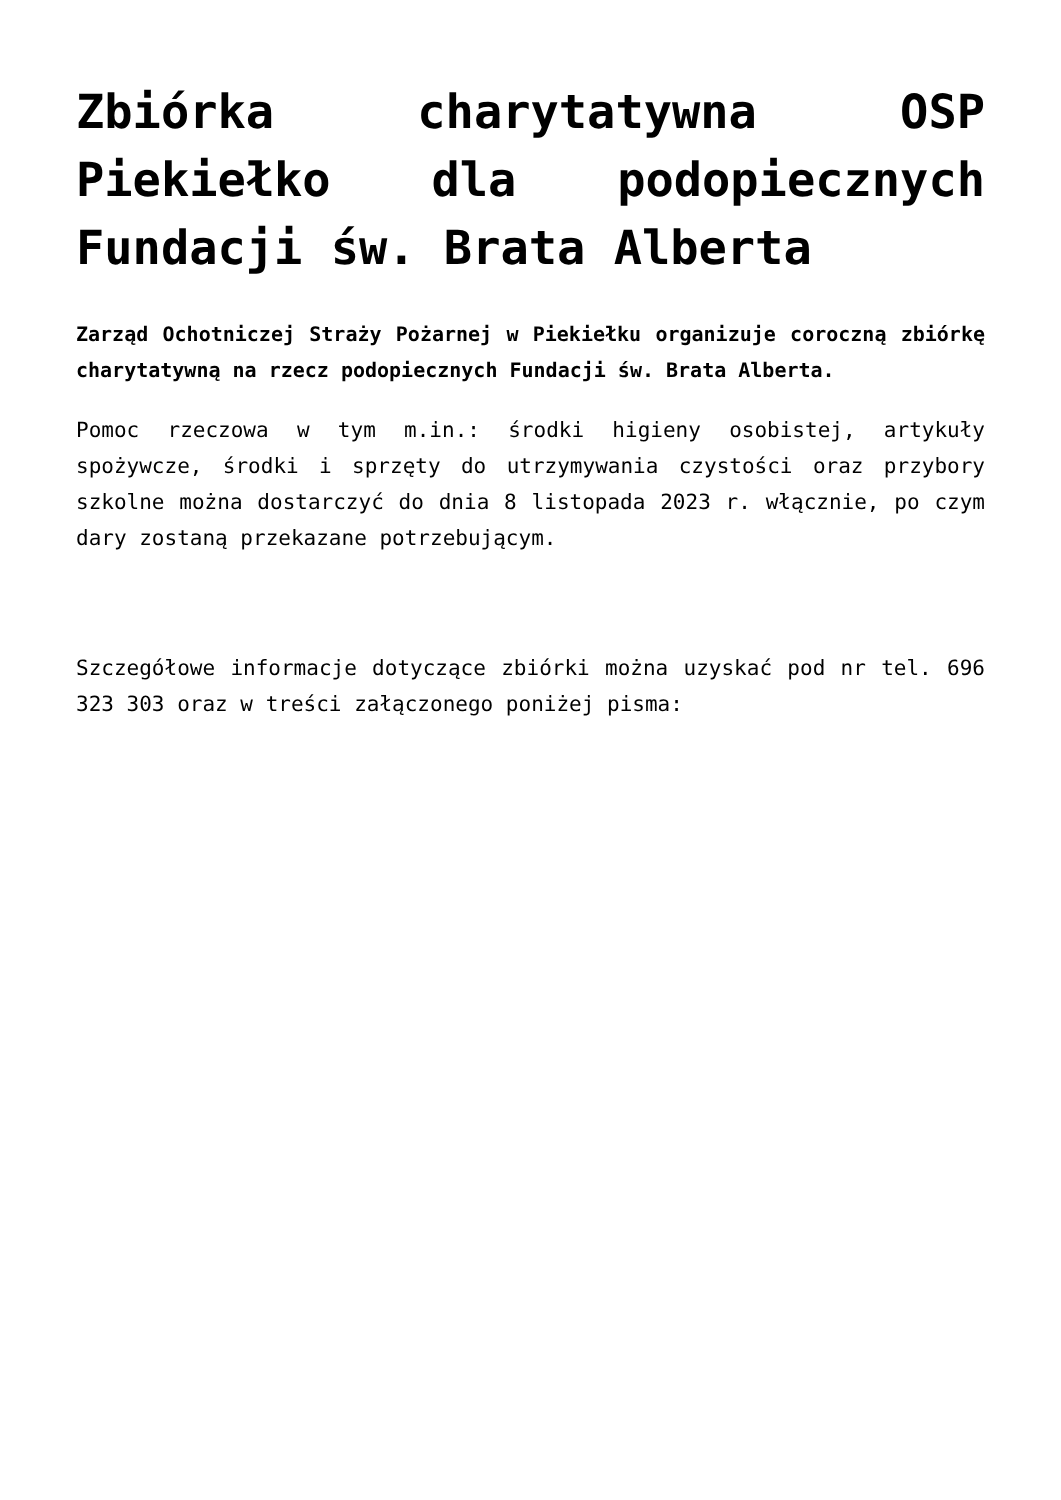Zbiórka charytatywna OSP Piekiełko dla podopiecznych Fundacji św. Brata Alberta
Zarząd Ochotniczej Straży Pożarnej w Piekiełku organizuje coroczną zbiórkę charytatywną na rzecz podopiecznych Fundacji św. Brata Alberta.
Pomoc rzeczowa w tym m.in.: środki higieny osobistej, artykuły spożywcze, środki i sprzęty do utrzymywania czystości oraz przybory szkolne można dostarczyć do dnia 8 listopada 2023 r. włącznie, po czym dary zostaną przekazane potrzebującym.
Szczegółowe informacje dotyczące zbiórki można uzyskać pod nr tel. 696 323 303 oraz w treści załączonego poniżej pisma: